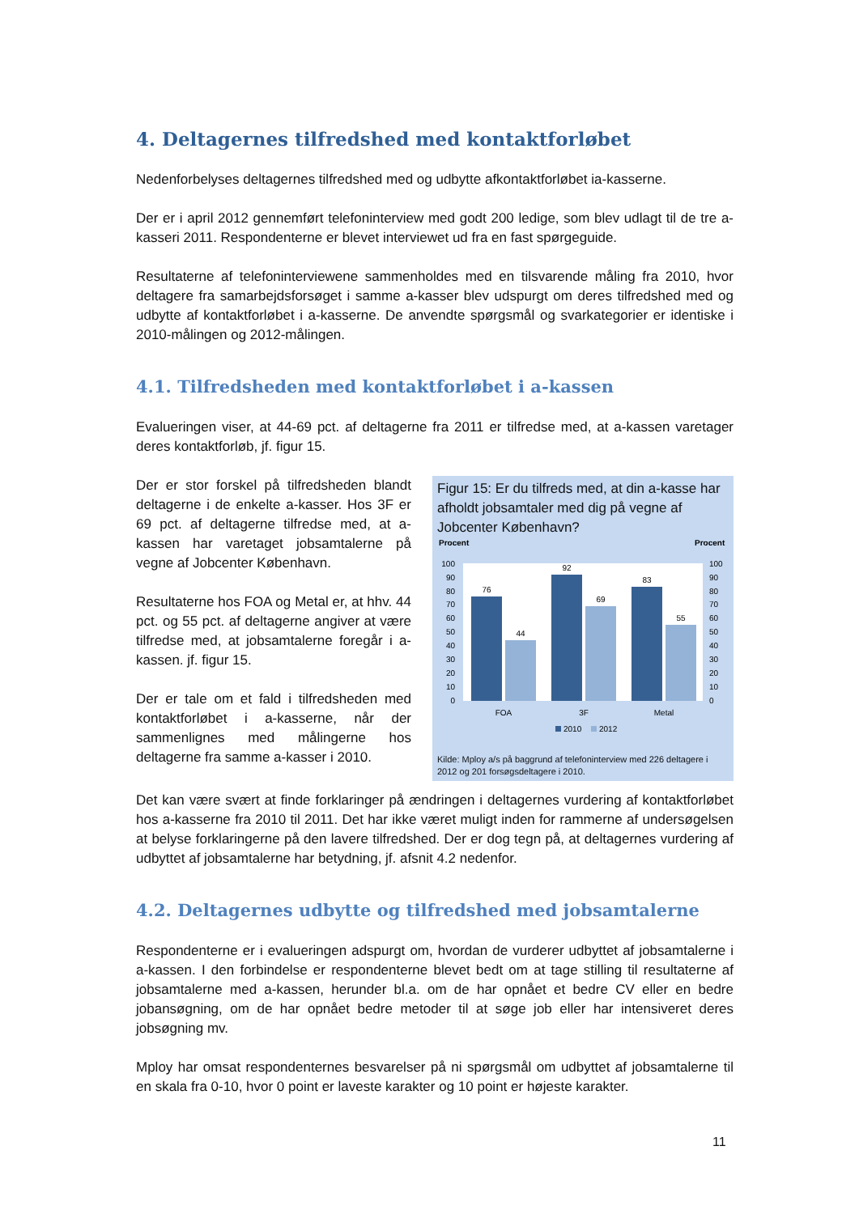4. Deltagernes tilfredshed med kontaktforløbet
Nedenforbelyses deltagernes tilfredshed med og udbytte afkontaktforløbet ia-kasserne.
Der er i april 2012 gennemført telefoninterview med godt 200 ledige, som blev udlagt til de tre a-kasseri 2011. Respondenterne er blevet interviewet ud fra en fast spørgeguide.
Resultaterne af telefoninterviewene sammenholdes med en tilsvarende måling fra 2010, hvor deltagere fra samarbejdsforsøget i samme a-kasser blev udspurgt om deres tilfredshed med og udbytte af kontaktforløbet i a-kasserne. De anvendte spørgsmål og svarkategorier er identiske i 2010-målingen og 2012-målingen.
4.1. Tilfredsheden med kontaktforløbet i a-kassen
Evalueringen viser, at 44-69 pct. af deltagerne fra 2011 er tilfredse med, at a-kassen varetager deres kontaktforløb, jf. figur 15.
Der er stor forskel på tilfredsheden blandt deltagerne i de enkelte a-kasser. Hos 3F er 69 pct. af deltagerne tilfredse med, at a-kassen har varetaget jobsamtalerne på vegne af Jobcenter København.
Resultaterne hos FOA og Metal er, at hhv. 44 pct. og 55 pct. af deltagerne angiver at være tilfredse med, at jobsamtalerne foregår i a-kassen. jf. figur 15.
Der er tale om et fald i tilfredsheden med kontaktforløbet i a-kasserne, når der sammenlignes med målingerne hos deltagerne fra samme a-kasser i 2010.
Figur 15: Er du tilfreds med, at din a-kasse har afholdt jobsamtaler med dig på vegne af Jobcenter København?
Procent
Procent
100
90
80
70
60
50
40
30
20
10
0
100
90
80
70
60
50
40
30
20
10
0
76
44
92
69
83
55
FOA
3F
Metal
2010
2012
Kilde: Mploy a/s på baggrund af telefoninterview med 226 deltagere i 2012 og 201 forsøgsdeltagere i 2010.
Det kan være svært at finde forklaringer på ændringen i deltagernes vurdering af kontaktforløbet hos a-kasserne fra 2010 til 2011. Det har ikke været muligt inden for rammerne af undersøgelsen at belyse forklaringerne på den lavere tilfredshed. Der er dog tegn på, at deltagernes vurdering af udbyttet af jobsamtalerne har betydning, jf. afsnit 4.2 nedenfor.
4.2. Deltagernes udbytte og tilfredshed med jobsamtalerne
Respondenterne er i evalueringen adspurgt om, hvordan de vurderer udbyttet af jobsamtalerne i a-kassen. I den forbindelse er respondenterne blevet bedt om at tage stilling til resultaterne af jobsamtalerne med a-kassen, herunder bl.a. om de har opnået et bedre CV eller en bedre jobansøgning, om de har opnået bedre metoder til at søge job eller har intensiveret deres jobsøgning mv.
Mploy har omsat respondenternes besvarelser på ni spørgsmål om udbyttet af jobsamtalerne til en skala fra 0-10, hvor 0 point er laveste karakter og 10 point er højeste karakter.
11